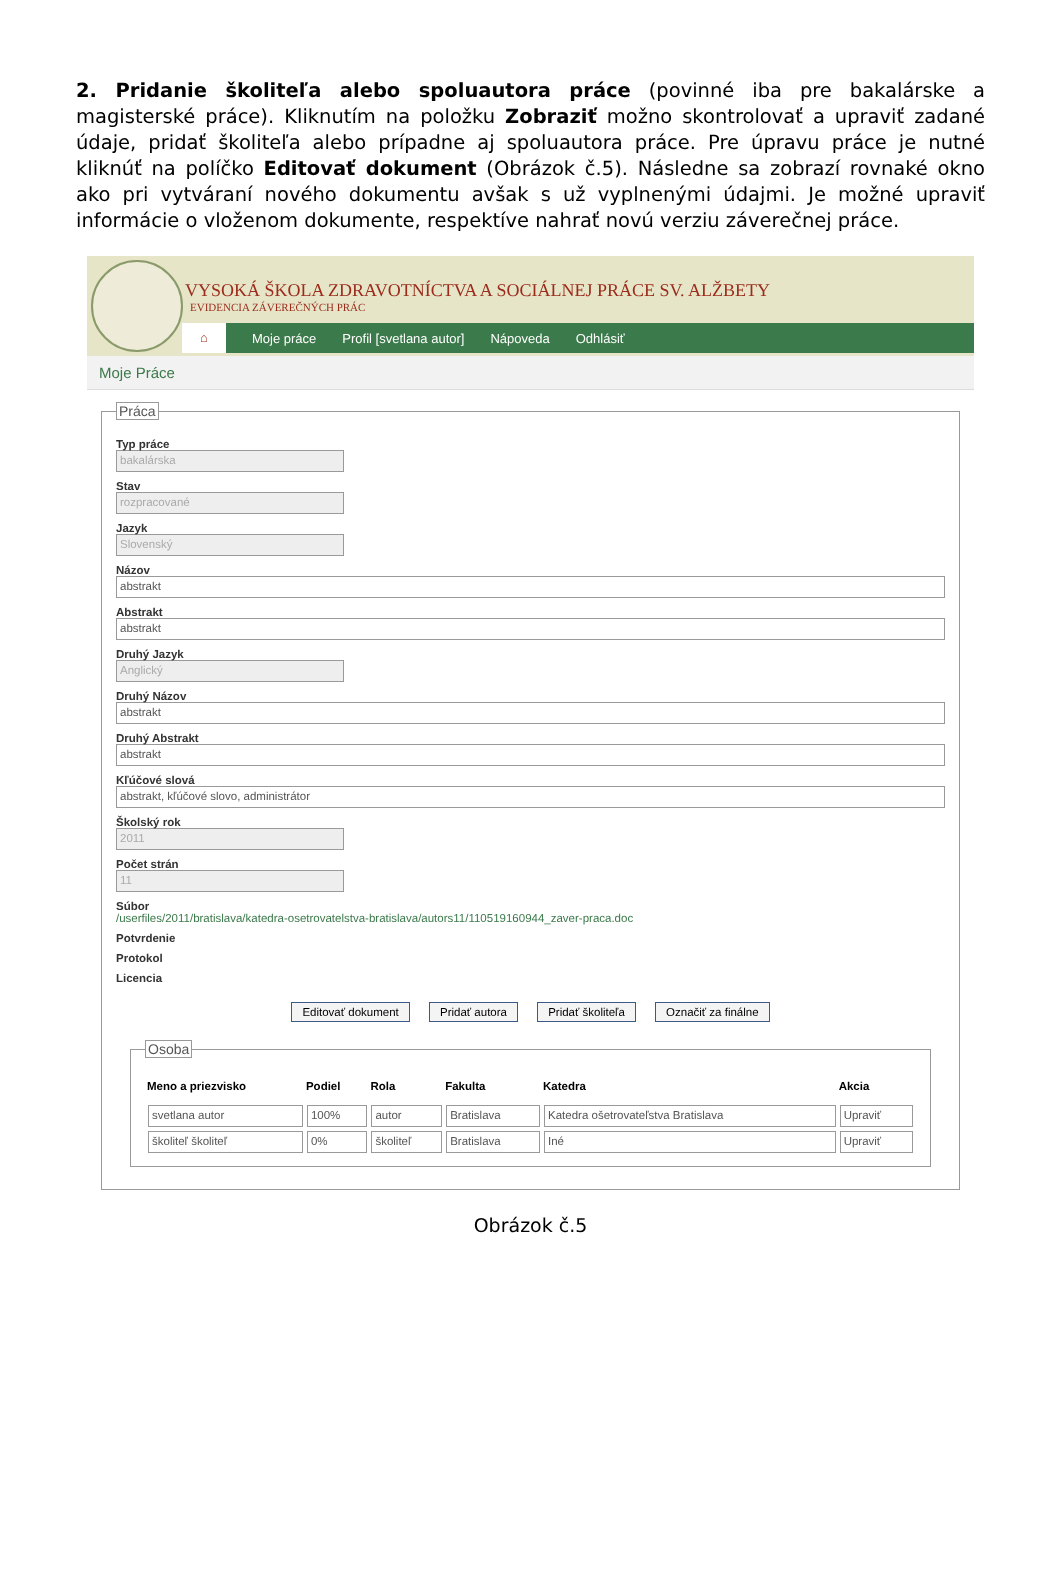2. Pridanie školiteľa alebo spoluautora práce (povinné iba pre bakalárske a magisterské práce). Kliknutím na položku Zobraziť možno skontrolovať a upraviť zadané údaje, pridať školiteľa alebo prípadne aj spoluautora práce. Pre úpravu práce je nutné kliknúť na políčko Editovať dokument (Obrázok č.5). Následne sa zobrazí rovnaké okno ako pri vytváraní nového dokumentu avšak s už vyplnenými údajmi. Je možné upraviť informácie o vloženom dokumente, respektíve nahrať novú verziu záverečnej práce.
VYSOKÁ ŠKOLA ZDRAVOTNÍCTVA A SOCIÁLNEJ PRÁCE SV. ALŽBETY
EVIDENCIA ZÁVEREČNÝCH PRÁC
⌂ Moje práce Profil [svetlana autor] Nápoveda Odhlásiť
Moje Práce
Práca
Typ práce
bakalárska
Stav
rozpracované
Jazyk
Slovenský
Názov
abstrakt
Abstrakt
abstrakt
Druhý Jazyk
Anglický
Druhý Názov
abstrakt
Druhý Abstrakt
abstrakt
Kľúčové slová
abstrakt, kľúčové slovo, administrátor
Školský rok
2011
Počet strán
11
Súbor
/userfiles/2011/bratislava/katedra-osetrovatelstva-bratislava/autors11/110519160944_zaver-praca.doc
Potvrdenie
Protokol
Licencia
Editovať dokument Pridať autora Pridať školiteľa Označiť za finálne
Osoba
| Meno a priezvisko | Podiel | Rola | Fakulta | Katedra | Akcia |
| --- | --- | --- | --- | --- | --- |
| svetlana autor | 100% | autor | Bratislava | Katedra ošetrovateľstva Bratislava | Upraviť |
| školiteľ školiteľ | 0% | školiteľ | Bratislava | Iné | Upraviť |
Obrázok č.5